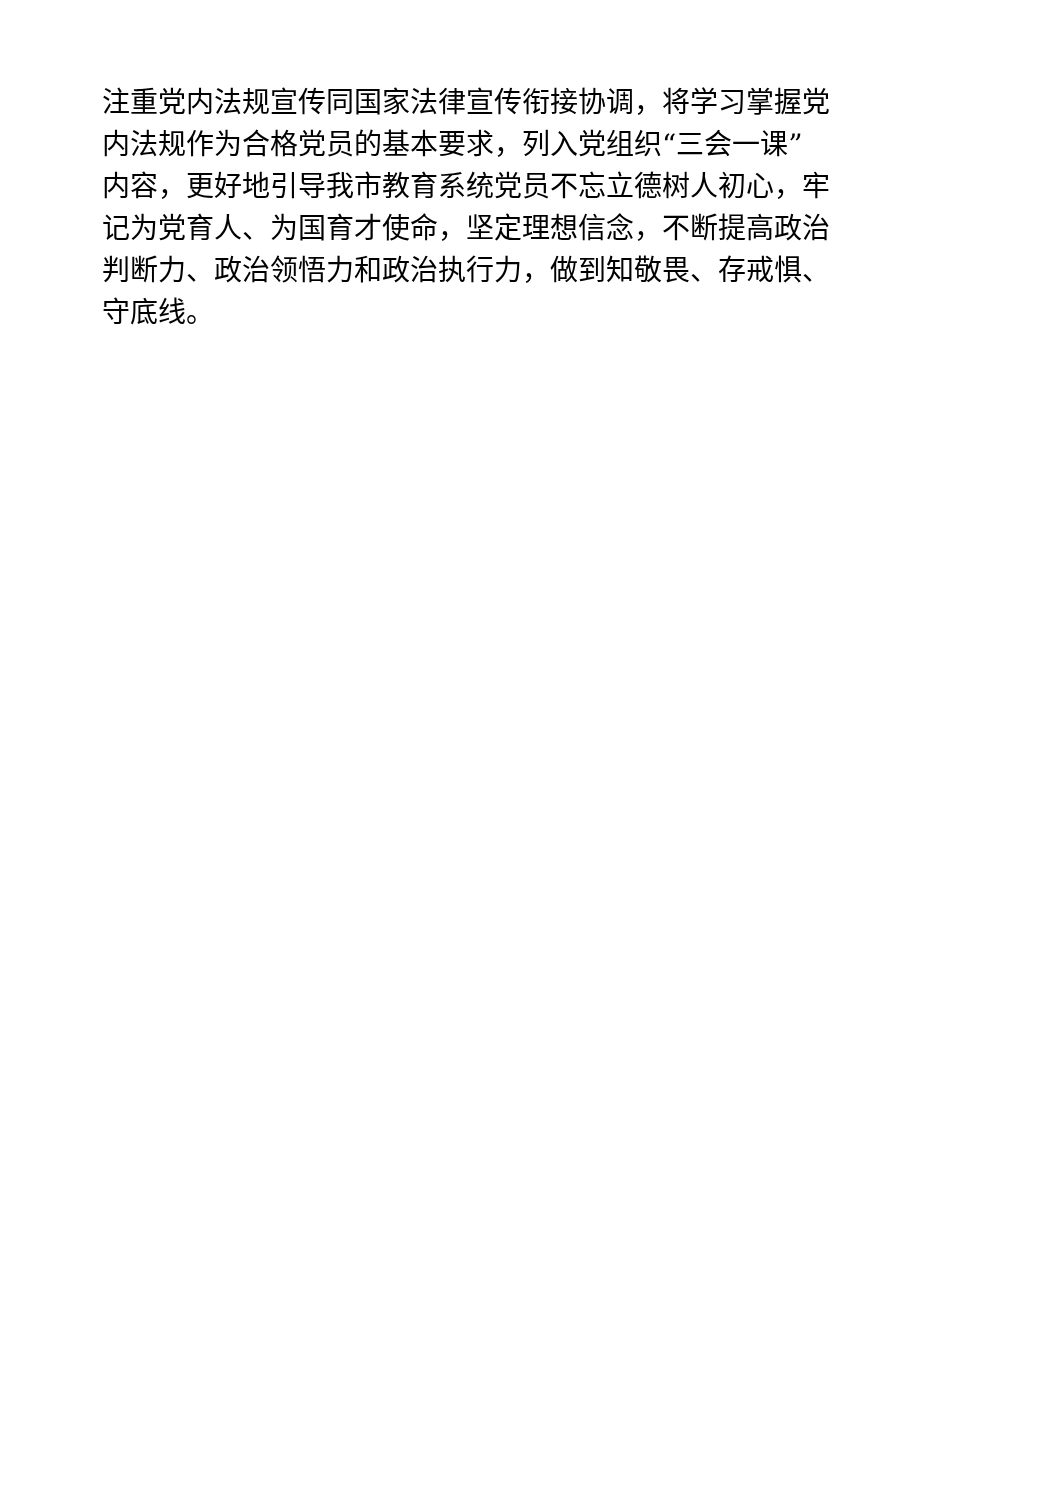注重党内法规宣传同国家法律宣传衔接协调，将学习掌握党
内法规作为合格党员的基本要求，列入党组织“三会一课”
内容，更好地引导我市教育系统党员不忘立德树人初心，牢
记为党育人、为国育才使命，坚定理想信念，不断提高政治
判断力、政治领悟力和政治执行力，做到知敬畏、存戒惧、
守底线。